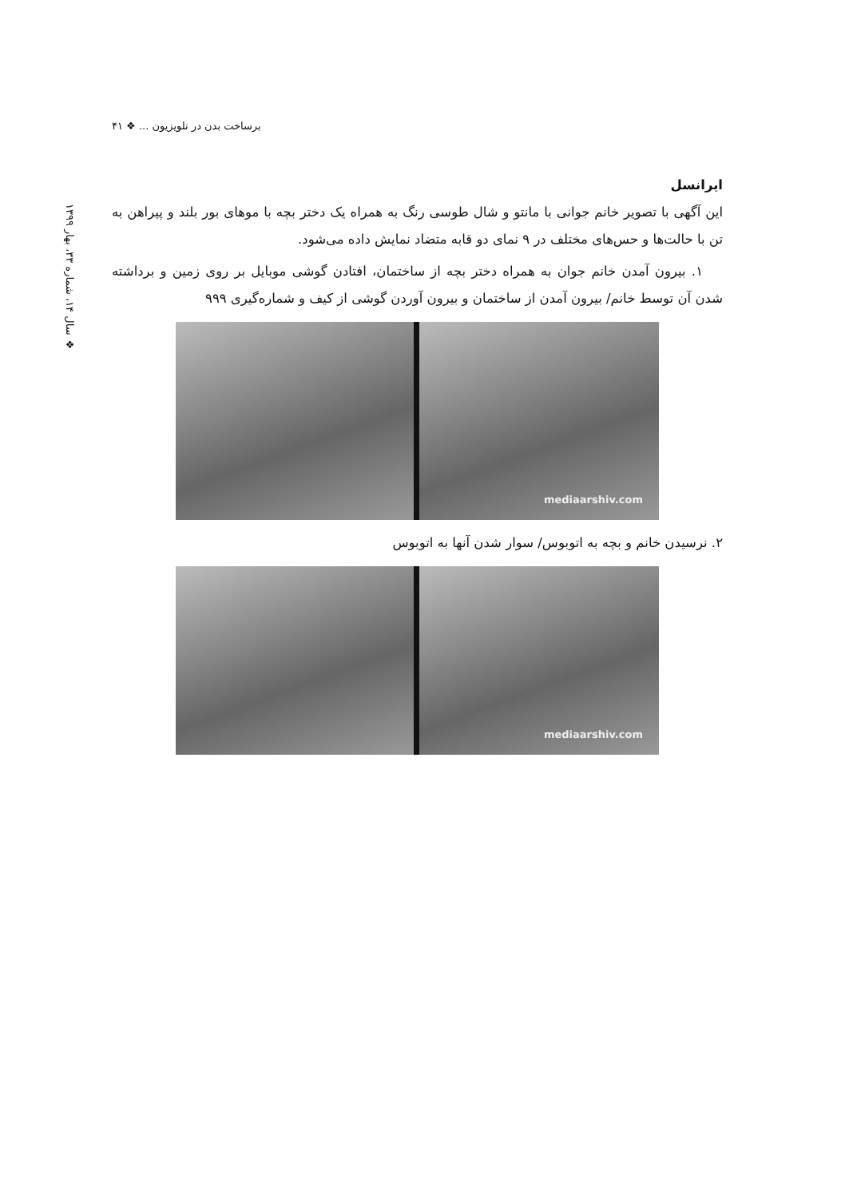برساخت بدن در تلویزیون ... ❖ ۴۱
❖ سال ۱۴، شماره ۳۳، بهار ۱۳۹۹
ایرانسل
این آگهی با تصویر خانم جوانی با مانتو و شال طوسی رنگ به همراه یک دختر بچه با موهای بور بلند و پیراهن به تن با حالت‌ها و حس‌های مختلف در ۹ نمای دو قابه متضاد نمایش داده می‌شود.
۱. بیرون آمدن خانم جوان به همراه دختر بچه از ساختمان، افتادن گوشی موبایل بر روی زمین و برداشته شدن آن توسط خانم/ بیرون آمدن از ساختمان و بیرون آوردن گوشی از کیف و شماره‌گیری ۹۹۹
mediaarshiv.com
۲. نرسیدن خانم و بچه به اتوبوس/ سوار شدن آنها به اتوبوس
mediaarshiv.com